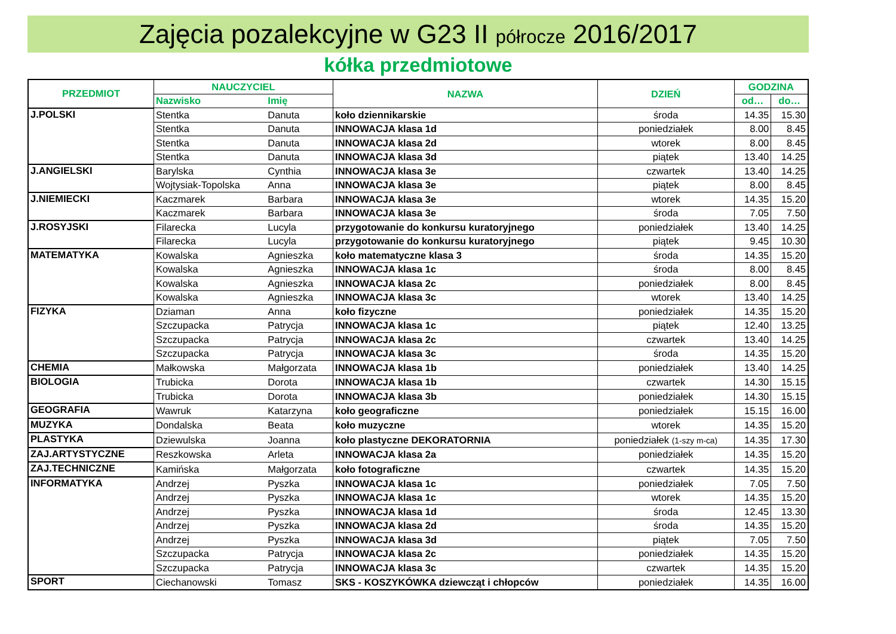Zajęcia pozalekcyjne w G23 II półrocze 2016/2017
kółka przedmiotowe
| PRZEDMIOT | NAUCZYCIEL | | NAZWA | DZIEŃ | GODZINA | |
| --- | --- | --- | --- | --- | --- | --- |
| | Nazwisko | Imię | | | od… | do… |
| J.POLSKI | Stentka | Danuta | koło dziennikarskie | środa | 14.35 | 15.30 |
| | Stentka | Danuta | INNOWACJA klasa 1d | poniedziałek | 8.00 | 8.45 |
| | Stentka | Danuta | INNOWACJA klasa 2d | wtorek | 8.00 | 8.45 |
| | Stentka | Danuta | INNOWACJA klasa 3d | piątek | 13.40 | 14.25 |
| J.ANGIELSKI | Barylska | Cynthia | INNOWACJA klasa 3e | czwartek | 13.40 | 14.25 |
| | Wojtysiak-Topolska | Anna | INNOWACJA klasa 3e | piątek | 8.00 | 8.45 |
| J.NIEMIECKI | Kaczmarek | Barbara | INNOWACJA klasa 3e | wtorek | 14.35 | 15.20 |
| | Kaczmarek | Barbara | INNOWACJA klasa 3e | środa | 7.05 | 7.50 |
| J.ROSYJSKI | Filarecka | Lucyla | przygotowanie do konkursu kuratoryjnego | poniedziałek | 13.40 | 14.25 |
| | Filarecka | Lucyla | przygotowanie do konkursu kuratoryjnego | piątek | 9.45 | 10.30 |
| MATEMATYKA | Kowalska | Agnieszka | koło matematyczne klasa 3 | środa | 14.35 | 15.20 |
| | Kowalska | Agnieszka | INNOWACJA klasa 1c | środa | 8.00 | 8.45 |
| | Kowalska | Agnieszka | INNOWACJA klasa 2c | poniedziałek | 8.00 | 8.45 |
| | Kowalska | Agnieszka | INNOWACJA klasa 3c | wtorek | 13.40 | 14.25 |
| FIZYKA | Dziaman | Anna | koło fizyczne | poniedziałek | 14.35 | 15.20 |
| | Szczupacka | Patrycja | INNOWACJA klasa 1c | piątek | 12.40 | 13.25 |
| | Szczupacka | Patrycja | INNOWACJA klasa 2c | czwartek | 13.40 | 14.25 |
| | Szczupacka | Patrycja | INNOWACJA klasa 3c | środa | 14.35 | 15.20 |
| CHEMIA | Małkowska | Małgorzata | INNOWACJA klasa 1b | poniedziałek | 13.40 | 14.25 |
| BIOLOGIA | Trubicka | Dorota | INNOWACJA klasa 1b | czwartek | 14.30 | 15.15 |
| | Trubicka | Dorota | INNOWACJA klasa 3b | poniedziałek | 14.30 | 15.15 |
| GEOGRAFIA | Wawruk | Katarzyna | koło geograficzne | poniedziałek | 15.15 | 16.00 |
| MUZYKA | Dondalska | Beata | koło muzyczne | wtorek | 14.35 | 15.20 |
| PLASTYKA | Dziewulska | Joanna | koło plastyczne DEKORATORNIA | poniedziałek (1-szy m-ca) | 14.35 | 17.30 |
| ZAJ.ARTYSTYCZNE | Reszkowska | Arleta | INNOWACJA klasa 2a | poniedziałek | 14.35 | 15.20 |
| ZAJ.TECHNICZNE | Kamińska | Małgorzata | koło fotograficzne | czwartek | 14.35 | 15.20 |
| INFORMATYKA | Andrzej | Pyszka | INNOWACJA klasa 1c | poniedziałek | 7.05 | 7.50 |
| | Andrzej | Pyszka | INNOWACJA klasa 1c | wtorek | 14.35 | 15.20 |
| | Andrzej | Pyszka | INNOWACJA klasa 1d | środa | 12.45 | 13.30 |
| | Andrzej | Pyszka | INNOWACJA klasa 2d | środa | 14.35 | 15.20 |
| | Andrzej | Pyszka | INNOWACJA klasa 3d | piątek | 7.05 | 7.50 |
| | Szczupacka | Patrycja | INNOWACJA klasa 2c | poniedziałek | 14.35 | 15.20 |
| | Szczupacka | Patrycja | INNOWACJA klasa 3c | czwartek | 14.35 | 15.20 |
| SPORT | Ciechanowski | Tomasz | SKS - KOSZYKÓWKA dziewcząt i chłopców | poniedziałek | 14.35 | 16.00 |